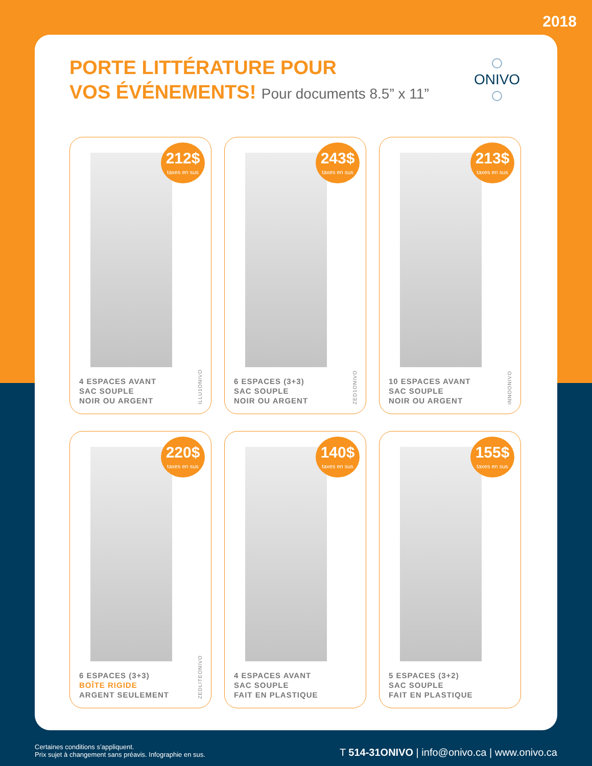2018
PORTE LITTÉRATURE POUR
VOS ÉVÉNEMENTS! Pour documents 8.5” x 11”
ONIVO
212$
taxes en sus
4 ESPACES AVANT
SAC SOUPLE
NOIR OU ARGENT
ILLU1ONIVO
243$
taxes en sus
6 ESPACES (3+3)
SAC SOUPLE
NOIR OU ARGENT
ZED1ONIVO
213$
taxes en sus
10 ESPACES AVANT
SAC SOUPLE
NOIR OU ARGENT
INNOONIVO
220$
taxes en sus
6 ESPACES (3+3)
BOÎTE RIGIDE
ARGENT SEULEMENT
ZEDLITEONIVO
140$
taxes en sus
4 ESPACES AVANT
SAC SOUPLE
FAIT EN PLASTIQUE
155$
taxes en sus
5 ESPACES (3+2)
SAC SOUPLE
FAIT EN PLASTIQUE
Certaines conditions s’appliquent.
Prix sujet à changement sans préavis. Infographie en sus.
T 514-31ONIVO | info@onivo.ca | www.onivo.ca